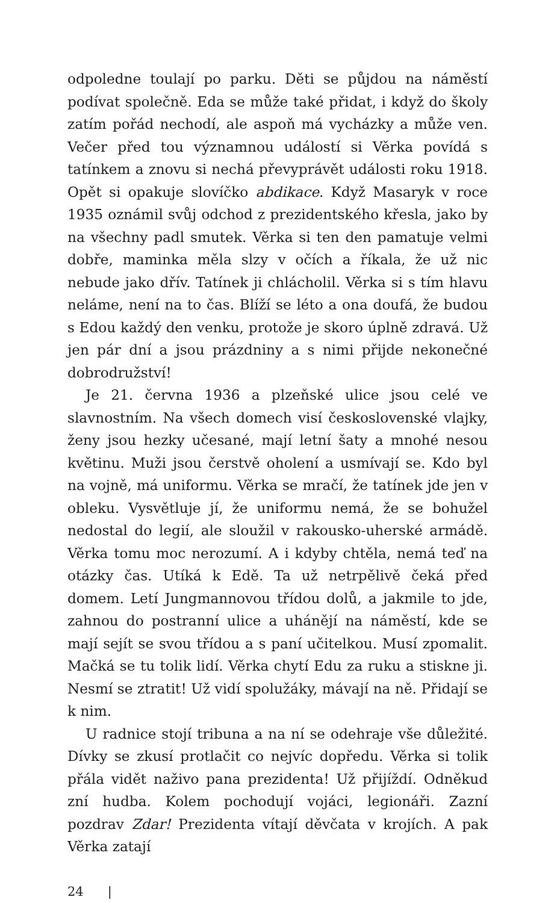odpoledne toulají po parku. Děti se půjdou na náměstí podívat společně. Eda se může také přidat, i když do školy zatím pořád nechodí, ale aspoň má vycházky a může ven. Večer před tou významnou událostí si Věrka povídá s tatínkem a znovu si nechá převyprávět události roku 1918. Opět si opakuje slovíčko abdikace. Když Masaryk v roce 1935 oznámil svůj odchod z prezidentského křesla, jako by na všechny padl smutek. Věrka si ten den pamatuje velmi dobře, maminka měla slzy v očích a říkala, že už nic nebude jako dřív. Tatínek ji chlácholil. Věrka si s tím hlavu neláme, není na to čas. Blíží se léto a ona doufá, že budou s Edou každý den venku, protože je skoro úplně zdravá. Už jen pár dní a jsou prázdniny a s nimi přijde nekonečné dobrodružství!
Je 21. června 1936 a plzeňské ulice jsou celé ve slavnostním. Na všech domech visí československé vlajky, ženy jsou hezky učesané, mají letní šaty a mnohé nesou květinu. Muži jsou čerstvě oholení a usmívají se. Kdo byl na vojně, má uniformu. Věrka se mračí, že tatínek jde jen v obleku. Vysvětluje jí, že uniformu nemá, že se bohužel nedostal do legií, ale sloužil v rakousko-uherské armádě. Věrka tomu moc nerozumí. A i kdyby chtěla, nemá teď na otázky čas. Utíká k Edě. Ta už netrpělivě čeká před domem. Letí Jungmannovou třídou dolů, a jakmile to jde, zahnou do postranní ulice a uhánějí na náměstí, kde se mají sejít se svou třídou a s paní učitelkou. Musí zpomalit. Mačká se tu tolik lidí. Věrka chytí Edu za ruku a stiskne ji. Nesmí se ztratit! Už vidí spolužáky, mávají na ně. Přidají se k nim.
U radnice stojí tribuna a na ní se odehraje vše důležité. Dívky se zkusí protlačit co nejvíc dopředu. Věrka si tolik přála vidět naživo pana prezidenta! Už přijíždí. Odněkud zní hudba. Kolem pochodují vojáci, legionáři. Zazní pozdrav Zdar! Prezidenta vítají děvčata v krojích. A pak Věrka zatají
24 |